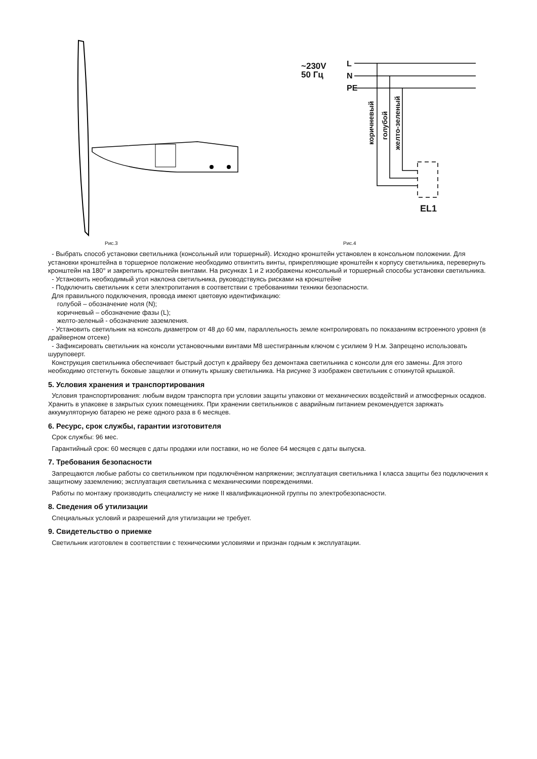Рис.3
~230V
50 Гц
L
N
PE
коричневый
голубой
желто-зеленый
EL1
Рис.4
- Выбрать способ установки светильника (консольный или торшерный). Исходно кронштейн установлен в консольном положении. Для установки кронштейна в торшерное положение необходимо отвинтить винты, прикрепляющие кронштейн к корпусу светильника, перевернуть кронштейн на 180° и закрепить кронштейн винтами. На рисунках 1 и 2 изображены консольный и торшерный способы установки светильника.
- Установить необходимый угол наклона светильника, руководствуясь рисками на кронштейне
- Подключить светильник к сети электропитания в соответствии с требованиями техники безопасности.
Для правильного подключения, провода имеют цветовую идентификацию:
голубой – обозначение ноля (N);
коричневый – обозначение фазы (L);
желто-зеленый - обозначение заземления.
- Установить светильник на консоль диаметром от 48 до 60 мм, параллельность земле контролировать по показаниям встроенного уровня (в драйверном отсеке)
- Зафиксировать светильник на консоли установочными винтами М8 шестигранным ключом с усилием 9 Н.м. Запрещено использовать шуруповерт.
Конструкция светильника обеспечивает быстрый доступ к драйверу без демонтажа светильника с консоли для его замены. Для этого необходимо отстегнуть боковые защелки и откинуть крышку светильника. На рисунке 3 изображен светильник с откинутой крышкой.
5. Условия хранения и транспортирования
Условия транспортирования: любым видом транспорта при условии защиты упаковки от механических воздействий и атмосферных осадков. Хранить в упаковке в закрытых сухих помещениях. При хранении светильников с аварийным питанием рекомендуется заряжать аккумуляторную батарею не реже одного раза в 6 месяцев.
6. Ресурс, срок службы, гарантии изготовителя
Срок службы: 96 мес.
Гарантийный срок: 60 месяцев с даты продажи или поставки, но не более 64 месяцев с даты выпуска.
7. Требования безопасности
Запрещаются любые работы со светильником при подключённом напряжении; эксплуатация светильника I класса защиты без подключения к защитному заземлению; эксплуатация светильника с механическими повреждениями.
Работы по монтажу производить специалисту не ниже II квалификационной группы по электробезопасности.
8. Сведения об утилизации
Специальных условий и разрешений для утилизации не требует.
9. Свидетельство о приемке
Светильник изготовлен в соответствии с техническими условиями и признан годным к эксплуатации.